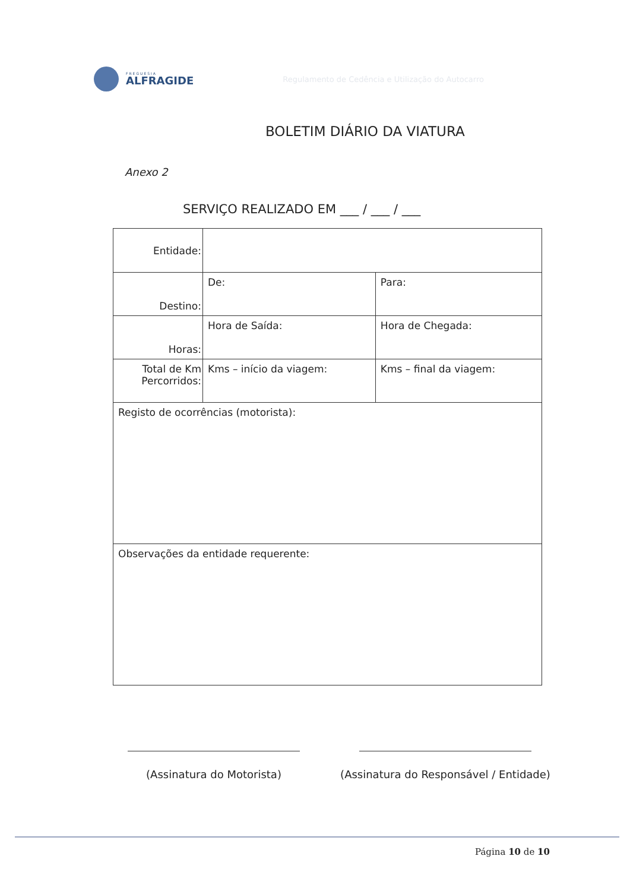FREGUESIA
ALFRAGIDE
Regulamento de Cedência e Utilização do Autocarro
BOLETIM DIÁRIO DA VIATURA
Anexo 2
SERVIÇO REALIZADO EM ___ / ___ / ___
| Entidade: | | |
| Destino: | De: | Para: |
| Horas: | Hora de Saída: | Hora de Chegada: |
| Total de Km Percorridos: | Kms – início da viagem: | Kms – final da viagem: |
| Registo de ocorrências (motorista): | | |
| Observações da entidade requerente: | | |
(Assinatura do Motorista) (Assinatura do Responsável / Entidade)
Página 10 de 10